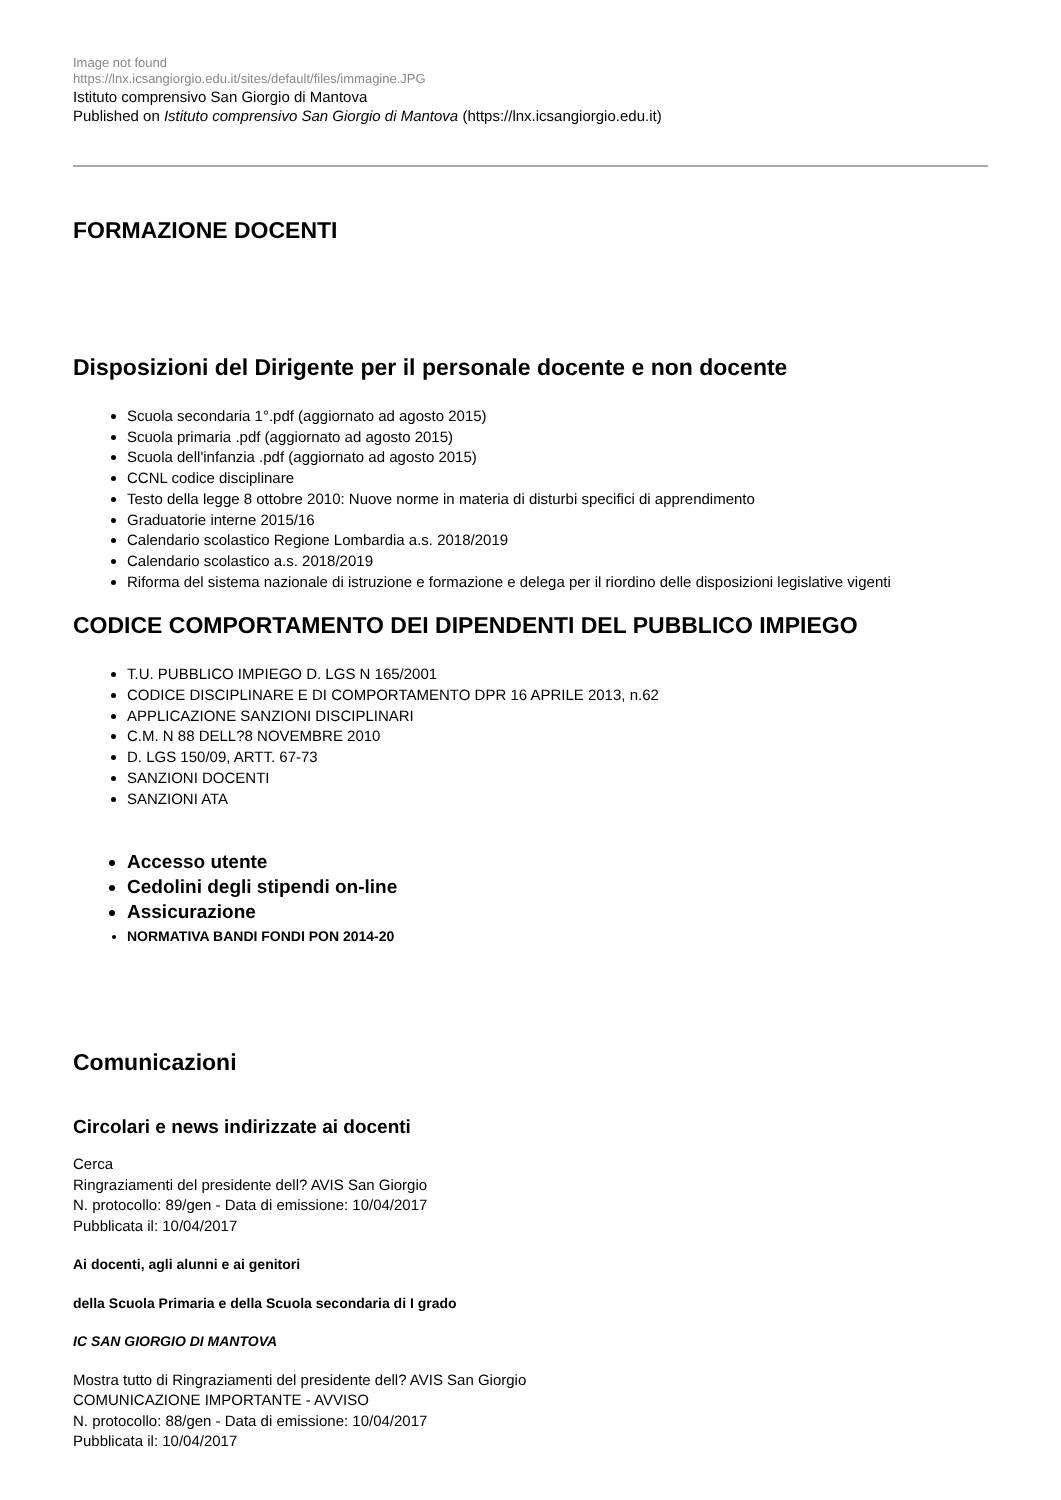Image not found
https://lnx.icsangiorgio.edu.it/sites/default/files/immagine.JPG
Istituto comprensivo San Giorgio di Mantova
Published on Istituto comprensivo San Giorgio di Mantova (https://lnx.icsangiorgio.edu.it)
FORMAZIONE DOCENTI
Disposizioni del Dirigente per il personale docente e non docente
Scuola secondaria 1°.pdf (aggiornato ad agosto 2015)
Scuola primaria .pdf (aggiornato ad agosto 2015)
Scuola dell'infanzia .pdf (aggiornato ad agosto 2015)
CCNL codice disciplinare
Testo della legge 8 ottobre 2010: Nuove norme in materia di disturbi specifici di apprendimento
Graduatorie interne 2015/16
Calendario scolastico Regione Lombardia a.s. 2018/2019
Calendario scolastico a.s. 2018/2019
Riforma del sistema nazionale di istruzione e formazione e delega per il riordino delle disposizioni legislative vigenti
CODICE COMPORTAMENTO DEI DIPENDENTI DEL PUBBLICO IMPIEGO
T.U. PUBBLICO IMPIEGO D. LGS N 165/2001
CODICE DISCIPLINARE E DI COMPORTAMENTO DPR 16 APRILE 2013, n.62
APPLICAZIONE SANZIONI DISCIPLINARI
C.M. N 88 DELL?8 NOVEMBRE 2010
D. LGS 150/09, ARTT. 67-73
SANZIONI DOCENTI
SANZIONI ATA
Accesso utente
Cedolini degli stipendi on-line
Assicurazione
NORMATIVA BANDI FONDI PON 2014-20
Comunicazioni
Circolari e news indirizzate ai docenti
Cerca
Ringraziamenti del presidente dell? AVIS San Giorgio
N. protocollo: 89/gen - Data di emissione: 10/04/2017
Pubblicata il: 10/04/2017
Ai docenti, agli alunni e ai genitori
della Scuola Primaria e della Scuola secondaria di I grado
IC SAN GIORGIO DI MANTOVA
Mostra tutto di Ringraziamenti del presidente dell? AVIS San Giorgio
COMUNICAZIONE IMPORTANTE - AVVISO
N. protocollo: 88/gen - Data di emissione: 10/04/2017
Pubblicata il: 10/04/2017